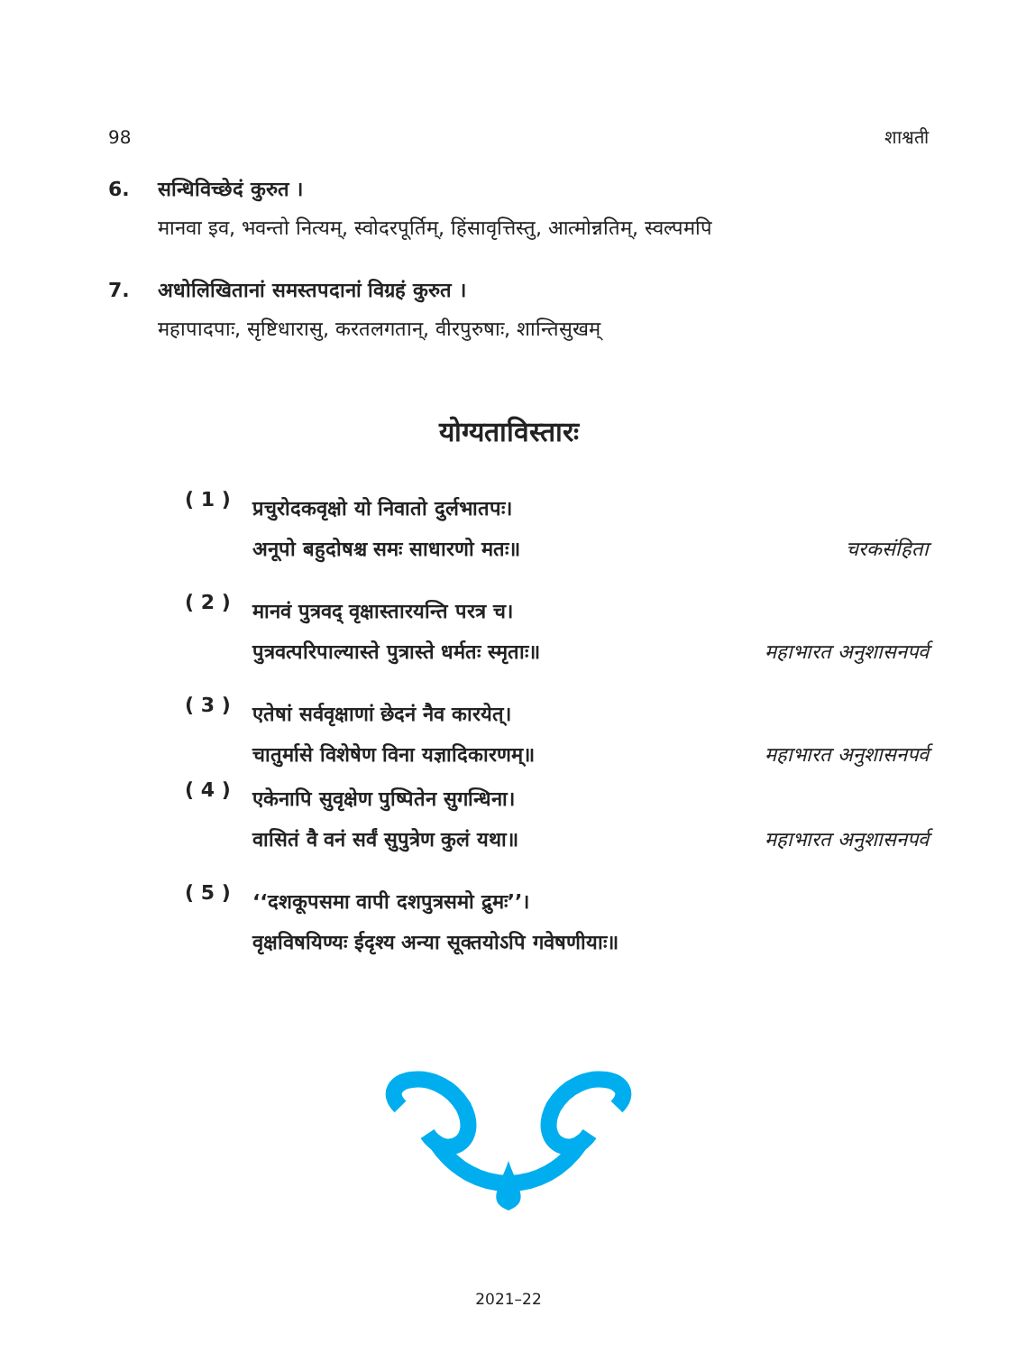98 शाश्वती
6. सन्धिविच्छेदं कुरुत ।
मानवा इव, भवन्तो नित्यम्, स्वोदरपूर्तिम्, हिंसावृत्तिस्तु, आत्मोन्नतिम्, स्वल्पमपि
7. अधोलिखितानां समस्तपदानां विग्रहं कुरुत ।
महापादपाः, सृष्टिधारासु, करतलगतान्, वीरपुरुषाः, शान्तिसुखम्
योग्यताविस्तारः
( 1 )
प्रचुरोदकवृक्षो यो निवातो दुर्लभातपः।
अनूपो बहुदोषश्च समः साधारणो मतः॥ चरकसंहिता
( 2 )
मानवं पुत्रवद् वृक्षास्तारयन्ति परत्र च।
पुत्रवत्परिपाल्यास्ते पुत्रास्ते धर्मतः स्मृताः॥ महाभारत अनुशासनपर्व
( 3 )
एतेषां सर्ववृक्षाणां छेदनं नैव कारयेत्।
चातुर्मासे विशेषेण विना यज्ञादिकारणम्॥ महाभारत अनुशासनपर्व
( 4 )
एकेनापि सुवृक्षेण पुष्पितेन सुगन्धिना।
वासितं वै वनं सर्वं सुपुत्रेण कुलं यथा॥ महाभारत अनुशासनपर्व
( 5 )
‘‘दशकूपसमा वापी दशपुत्रसमो द्रुमः’’।
वृक्षविषयिण्यः ईदृश्य अन्या सूक्तयोऽपि गवेषणीयाः॥
2021–22